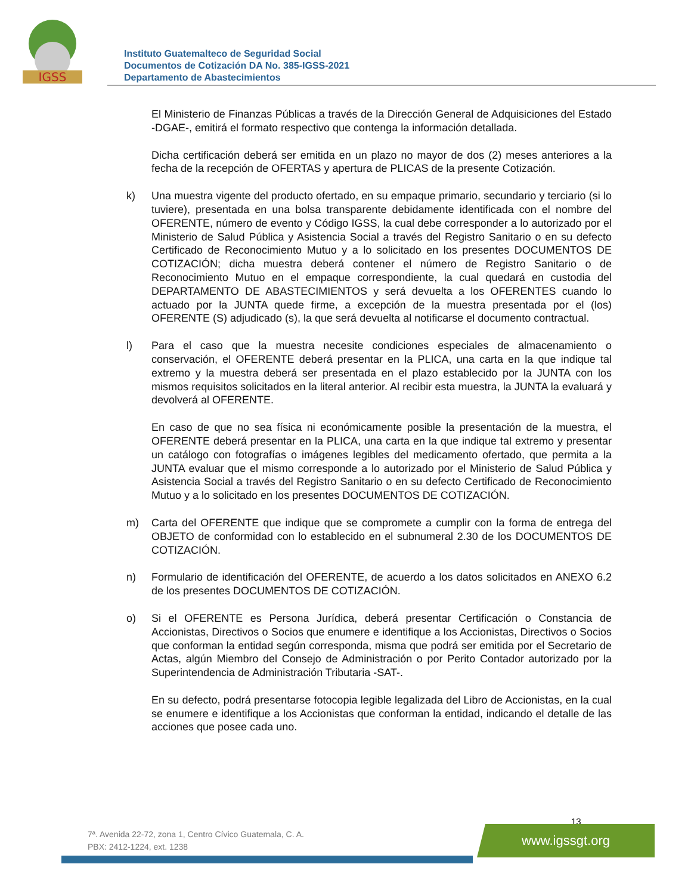IGSS
Instituto Guatemalteco de Seguridad Social
Documentos de Cotización DA No. 385-IGSS-2021
Departamento de Abastecimientos
El Ministerio de Finanzas Públicas a través de la Dirección General de Adquisiciones del Estado -DGAE-, emitirá el formato respectivo que contenga la información detallada.
Dicha certificación deberá ser emitida en un plazo no mayor de dos (2) meses anteriores a la fecha de la recepción de OFERTAS y apertura de PLICAS de la presente Cotización.
k) Una muestra vigente del producto ofertado, en su empaque primario, secundario y terciario (si lo tuviere), presentada en una bolsa transparente debidamente identificada con el nombre del OFERENTE, número de evento y Código IGSS, la cual debe corresponder a lo autorizado por el Ministerio de Salud Pública y Asistencia Social a través del Registro Sanitario o en su defecto Certificado de Reconocimiento Mutuo y a lo solicitado en los presentes DOCUMENTOS DE COTIZACIÓN; dicha muestra deberá contener el número de Registro Sanitario o de Reconocimiento Mutuo en el empaque correspondiente, la cual quedará en custodia del DEPARTAMENTO DE ABASTECIMIENTOS y será devuelta a los OFERENTES cuando lo actuado por la JUNTA quede firme, a excepción de la muestra presentada por el (los) OFERENTE (S) adjudicado (s), la que será devuelta al notificarse el documento contractual.
l) Para el caso que la muestra necesite condiciones especiales de almacenamiento o conservación, el OFERENTE deberá presentar en la PLICA, una carta en la que indique tal extremo y la muestra deberá ser presentada en el plazo establecido por la JUNTA con los mismos requisitos solicitados en la literal anterior. Al recibir esta muestra, la JUNTA la evaluará y devolverá al OFERENTE.
En caso de que no sea física ni económicamente posible la presentación de la muestra, el OFERENTE deberá presentar en la PLICA, una carta en la que indique tal extremo y presentar un catálogo con fotografías o imágenes legibles del medicamento ofertado, que permita a la JUNTA evaluar que el mismo corresponde a lo autorizado por el Ministerio de Salud Pública y Asistencia Social a través del Registro Sanitario o en su defecto Certificado de Reconocimiento Mutuo y a lo solicitado en los presentes DOCUMENTOS DE COTIZACIÓN.
m) Carta del OFERENTE que indique que se compromete a cumplir con la forma de entrega del OBJETO de conformidad con lo establecido en el subnumeral 2.30 de los DOCUMENTOS DE COTIZACIÓN.
n) Formulario de identificación del OFERENTE, de acuerdo a los datos solicitados en ANEXO 6.2 de los presentes DOCUMENTOS DE COTIZACIÓN.
o) Si el OFERENTE es Persona Jurídica, deberá presentar Certificación o Constancia de Accionistas, Directivos o Socios que enumere e identifique a los Accionistas, Directivos o Socios que conforman la entidad según corresponda, misma que podrá ser emitida por el Secretario de Actas, algún Miembro del Consejo de Administración o por Perito Contador autorizado por la Superintendencia de Administración Tributaria -SAT-.
En su defecto, podrá presentarse fotocopia legible legalizada del Libro de Accionistas, en la cual se enumere e identifique a los Accionistas que conforman la entidad, indicando el detalle de las acciones que posee cada uno.
13
7ª. Avenida 22-72, zona 1, Centro Cívico Guatemala, C. A.
PBX: 2412-1224, ext. 1238
www.igssgt.org